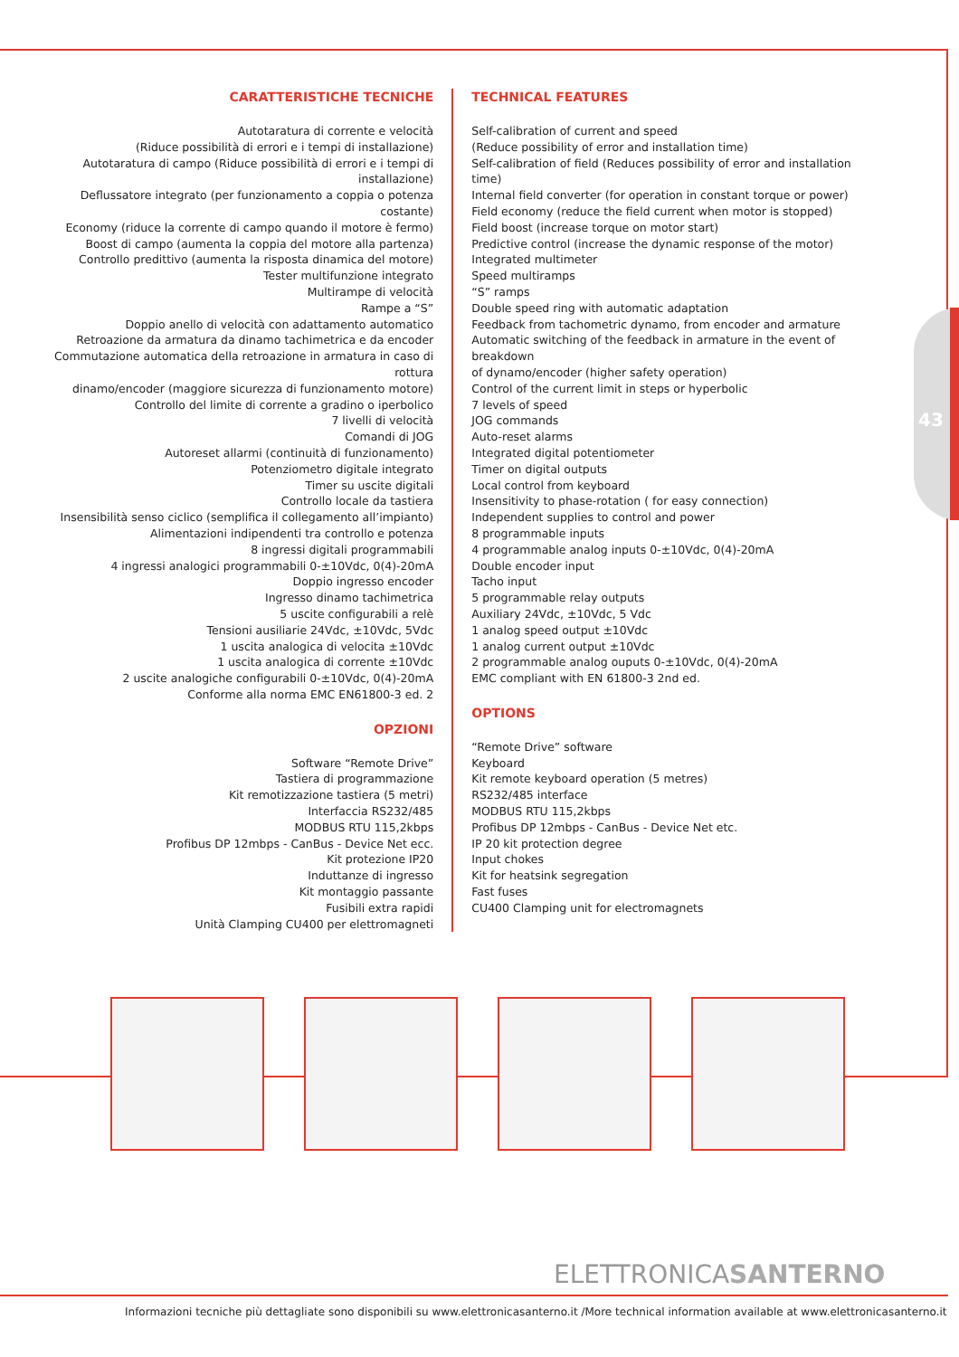43
CARATTERISTICHE TECNICHE
Autotaratura di corrente e velocità
(Riduce possibilità di errori e i tempi di installazione)
Autotaratura di campo (Riduce possibilità di errori e i tempi di installazione)
Deflussatore integrato (per funzionamento a coppia o potenza costante)
Economy (riduce la corrente di campo quando il motore è fermo)
Boost di campo (aumenta la coppia del motore alla partenza)
Controllo predittivo (aumenta la risposta dinamica del motore)
Tester multifunzione integrato
Multirampe di velocità
Rampe a “S”
Doppio anello di velocità con adattamento automatico
Retroazione da armatura da dinamo tachimetrica e da encoder
Commutazione automatica della retroazione in armatura in caso di rottura
dinamo/encoder (maggiore sicurezza di funzionamento motore)
Controllo del limite di corrente a gradino o iperbolico
7 livelli di velocità
Comandi di JOG
Autoreset allarmi (continuità di funzionamento)
Potenziometro digitale integrato
Timer su uscite digitali
Controllo locale da tastiera
Insensibilità senso ciclico (semplifica il collegamento all’impianto)
Alimentazioni indipendenti tra controllo e potenza
8 ingressi digitali programmabili
4 ingressi analogici programmabili 0-±10Vdc, 0(4)-20mA
Doppio ingresso encoder
Ingresso dinamo tachimetrica
5 uscite configurabili a relè
Tensioni ausiliarie 24Vdc, ±10Vdc, 5Vdc
1 uscita analogica di velocita ±10Vdc
1 uscita analogica di corrente ±10Vdc
2 uscite analogiche configurabili 0-±10Vdc, 0(4)-20mA
Conforme alla norma EMC EN61800-3 ed. 2
OPZIONI
Software “Remote Drive”
Tastiera di programmazione
Kit remotizzazione tastiera (5 metri)
Interfaccia RS232/485
MODBUS RTU 115,2kbps
Profibus DP 12mbps - CanBus - Device Net ecc.
Kit protezione IP20
Induttanze di ingresso
Kit montaggio passante
Fusibili extra rapidi
Unità Clamping CU400 per elettromagneti
TECHNICAL FEATURES
Self-calibration of current and speed
(Reduce possibility of error and installation time)
Self-calibration of field (Reduces possibility of error and installation time)
Internal field converter (for operation in constant torque or power)
Field economy (reduce the field current when motor is stopped)
Field boost (increase torque on motor start)
Predictive control (increase the dynamic response of the motor)
Integrated multimeter
Speed multiramps
“S” ramps
Double speed ring with automatic adaptation
Feedback from tachometric dynamo, from encoder and armature
Automatic switching of the feedback in armature in the event of breakdown
of dynamo/encoder (higher safety operation)
Control of the current limit in steps or hyperbolic
7 levels of speed
JOG commands
Auto-reset alarms
Integrated digital potentiometer
Timer on digital outputs
Local control from keyboard
Insensitivity to phase-rotation ( for easy connection)
Independent supplies to control and power
8 programmable inputs
4 programmable analog inputs 0-±10Vdc, 0(4)-20mA
Double encoder input
Tacho input
5 programmable relay outputs
Auxiliary 24Vdc, ±10Vdc, 5 Vdc
1 analog speed output ±10Vdc
1 analog current output ±10Vdc
2 programmable analog ouputs 0-±10Vdc, 0(4)-20mA
EMC compliant with EN 61800-3 2nd ed.
OPTIONS
“Remote Drive” software
Keyboard
Kit remote keyboard operation (5 metres)
RS232/485 interface
MODBUS RTU 115,2kbps
Profibus DP 12mbps - CanBus - Device Net etc.
IP 20 kit protection degree
Input chokes
Kit for heatsink segregation
Fast fuses
CU400 Clamping unit for electromagnets
ELETTRONICASANTERNO
Informazioni tecniche più dettagliate sono disponibili su www.elettronicasanterno.it /More technical information available at www.elettronicasanterno.it